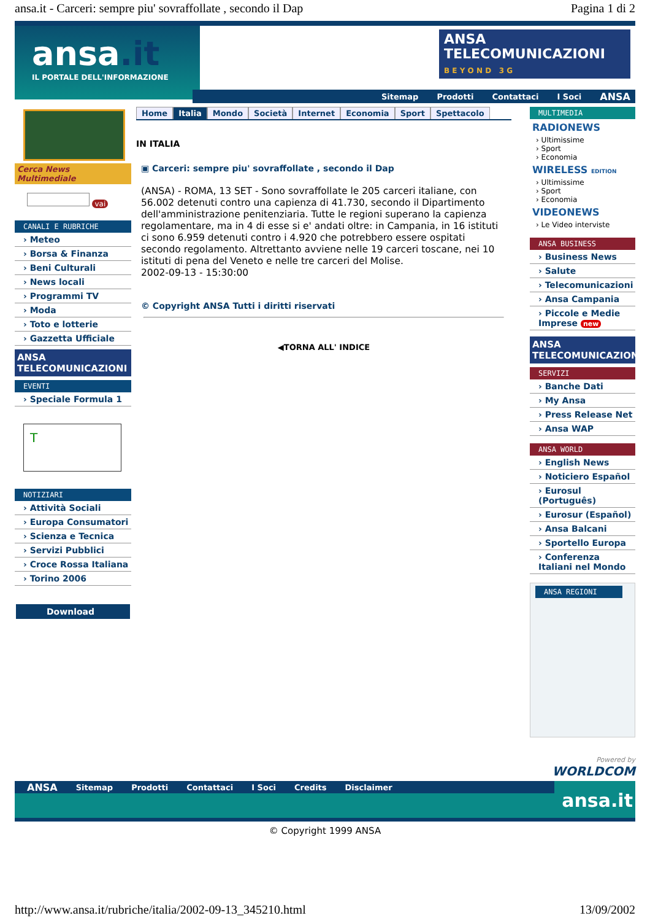ansa.it - Carceri: sempre piu' sovraffollate , secondo il Dap Pagina 1 di 2
ansa.it
IL PORTALE DELL'INFORMAZIONE
ANSA
TELECOMUNICAZIONI
B E Y O N D 3 G
Sitemap Prodotti Contattaci I Soci ANSA
Cerca News Multimediale
vai
CANALI E RUBRICHE
› Meteo
› Borsa & Finanza
› Beni Culturali
› News locali
› Programmi TV
› Moda
› Toto e lotterie
› Gazzetta Ufficiale
ANSA
TELECOMUNICAZIONI
EVENTI
› Speciale Formula 1
T
NOTIZIARI
› Attività Sociali
› Europa Consumatori
› Scienza e Tecnica
› Servizi Pubblici
› Croce Rossa Italiana
› Torino 2006
Download
Home Italia Mondo Società Internet Economia Sport Spettacolo
IN ITALIA
▣ Carceri: sempre piu' sovraffollate , secondo il Dap
(ANSA) - ROMA, 13 SET - Sono sovraffollate le 205 carceri italiane, con 56.002 detenuti contro una capienza di 41.730, secondo il Dipartimento dell'amministrazione penitenziaria. Tutte le regioni superano la capienza regolamentare, ma in 4 di esse si e' andati oltre: in Campania, in 16 istituti ci sono 6.959 detenuti contro i 4.920 che potrebbero essere ospitati secondo regolamento. Altrettanto avviene nelle 19 carceri toscane, nei 10 istituti di pena del Veneto e nelle tre carceri del Molise.
2002-09-13 - 15:30:00
© Copyright ANSA Tutti i diritti riservati
◀TORNA ALL' INDICE
MULTIMEDIA
RADIONEWS
› Ultimissime
› Sport
› Economia
WIRELESS EDITION
› Ultimissime
› Sport
› Economia
VIDEONEWS
› Le Video interviste
ANSA BUSINESS
› Business News
› Salute
› Telecomunicazioni
› Ansa Campania
› Piccole e Medie Imprese new
ANSA
TELECOMUNICAZIONI
SERVIZI
› Banche Dati
› My Ansa
› Press Release Net
› Ansa WAP
ANSA WORLD
› English News
› Noticiero Español
› Eurosul (Português)
› Eurosur (Español)
› Ansa Balcani
› Sportello Europa
› Conferenza Italiani nel Mondo
ANSA REGIONI
Powered by
WORLDCOM
ANSA Sitemap Prodotti Contattaci I Soci Credits Disclaimer
ansa.it
© Copyright 1999 ANSA
http://www.ansa.it/rubriche/italia/2002-09-13_345210.html 13/09/2002